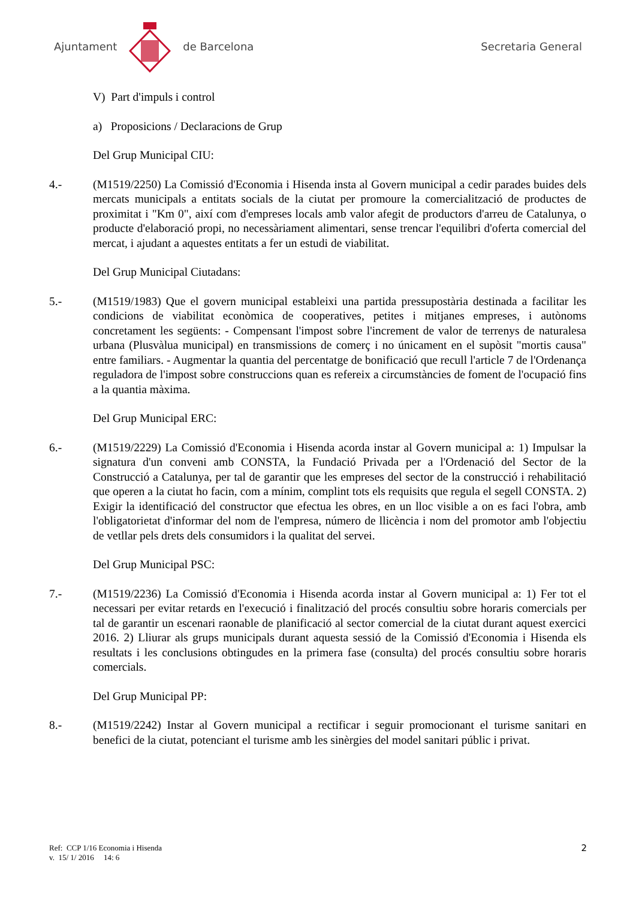Ajuntament de Barcelona Secretaria General
V) Part d'impuls i control
a) Proposicions / Declaracions de Grup
Del Grup Municipal CIU:
4.- (M1519/2250) La Comissió d'Economia i Hisenda insta al Govern municipal a cedir parades buides dels mercats municipals a entitats socials de la ciutat per promoure la comercialització de productes de proximitat i "Km 0", així com d'empreses locals amb valor afegit de productors d'arreu de Catalunya, o producte d'elaboració propi, no necessàriament alimentari, sense trencar l'equilibri d'oferta comercial del mercat, i ajudant a aquestes entitats a fer un estudi de viabilitat.
Del Grup Municipal Ciutadans:
5.- (M1519/1983) Que el govern municipal estableixi una partida pressupostària destinada a facilitar les condicions de viabilitat econòmica de cooperatives, petites i mitjanes empreses, i autònoms concretament les següents: - Compensant l'impost sobre l'increment de valor de terrenys de naturalesa urbana (Plusvàlua municipal) en transmissions de comerç i no únicament en el supòsit "mortis causa" entre familiars. - Augmentar la quantia del percentatge de bonificació que recull l'article 7 de l'Ordenança reguladora de l'impost sobre construccions quan es refereix a circumstàncies de foment de l'ocupació fins a la quantia màxima.
Del Grup Municipal ERC:
6.- (M1519/2229) La Comissió d'Economia i Hisenda acorda instar al Govern municipal a: 1) Impulsar la signatura d'un conveni amb CONSTA, la Fundació Privada per a l'Ordenació del Sector de la Construcció a Catalunya, per tal de garantir que les empreses del sector de la construcció i rehabilitació que operen a la ciutat ho facin, com a mínim, complint tots els requisits que regula el segell CONSTA. 2) Exigir la identificació del constructor que efectua les obres, en un lloc visible a on es faci l'obra, amb l'obligatorietat d'informar del nom de l'empresa, número de llicència i nom del promotor amb l'objectiu de vetllar pels drets dels consumidors i la qualitat del servei.
Del Grup Municipal PSC:
7.- (M1519/2236) La Comissió d'Economia i Hisenda acorda instar al Govern municipal a: 1) Fer tot el necessari per evitar retards en l'execució i finalització del procés consultiu sobre horaris comercials per tal de garantir un escenari raonable de planificació al sector comercial de la ciutat durant aquest exercici 2016. 2) Lliurar als grups municipals durant aquesta sessió de la Comissió d'Economia i Hisenda els resultats i les conclusions obtingudes en la primera fase (consulta) del procés consultiu sobre horaris comercials.
Del Grup Municipal PP:
8.- (M1519/2242) Instar al Govern municipal a rectificar i seguir promocionant el turisme sanitari en benefici de la ciutat, potenciant el turisme amb les sinèrgies del model sanitari públic i privat.
Ref: CCP 1/16 Economia i Hisenda
v. 15/ 1/ 2016 14: 6
2